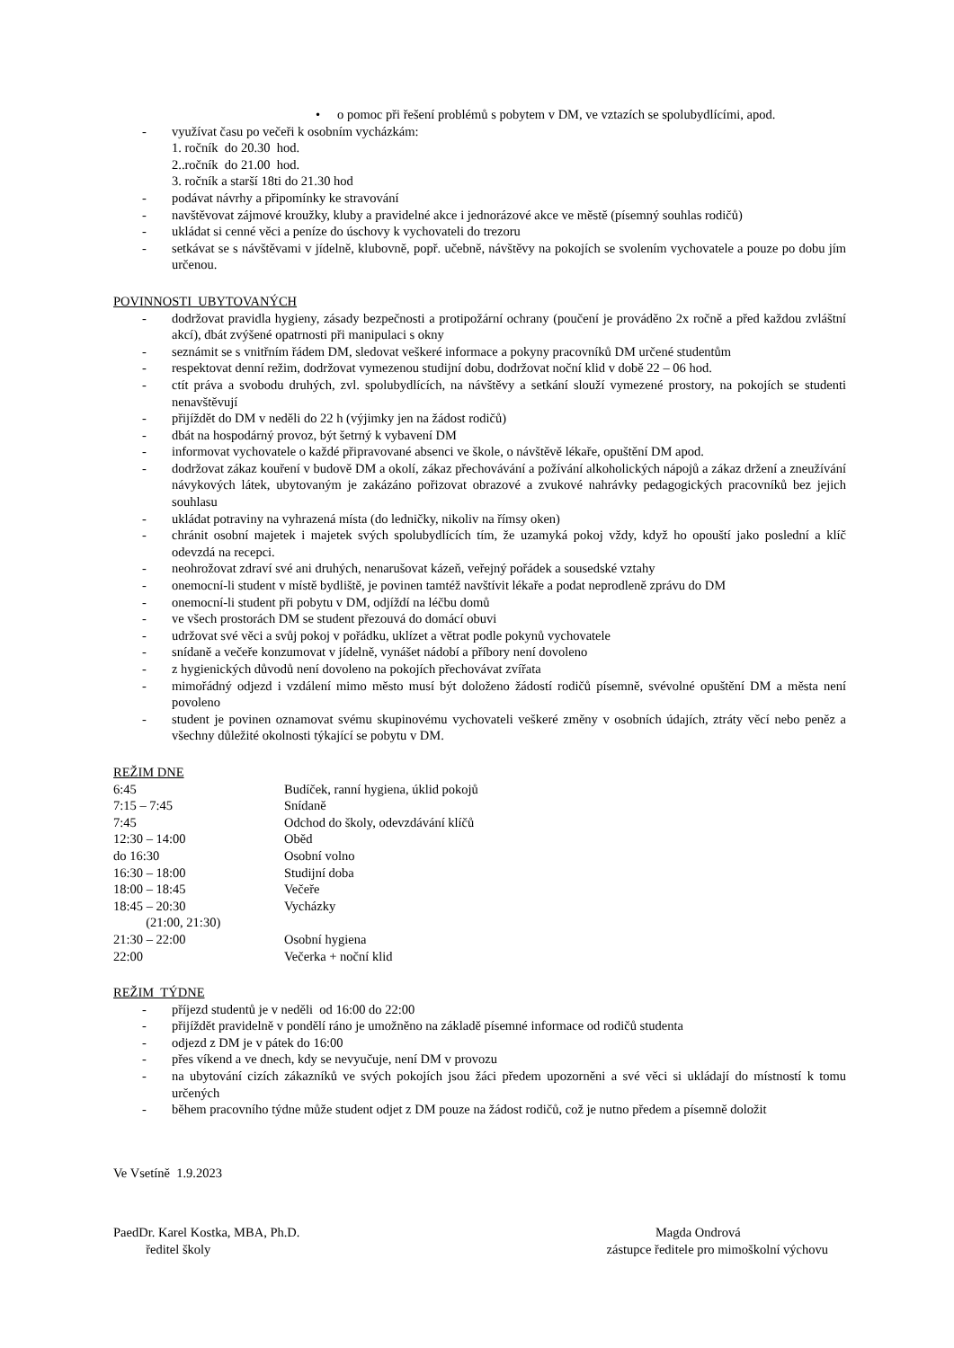• o pomoc při řešení problémů s pobytem v DM, ve vztazích se spolubydlícími, apod.
- využívat času po večeři k osobním vycházkám:
1. ročník do 20.30 hod.
2..ročník do 21.00 hod.
3. ročník a starší 18ti do 21.30 hod
- podávat návrhy a připomínky ke stravování
- navštěvovat zájmové kroužky, kluby a pravidelné akce i jednorázové akce ve městě (písemný souhlas rodičů)
- ukládat si cenné věci a peníze do úschovy k vychovateli do trezoru
- setkávat se s návštěvami v jídelně, klubovně, popř. učebně, návštěvy na pokojích se svolením vychovatele a pouze po dobu jím určenou.
POVINNOSTI UBYTOVANÝCH
- dodržovat pravidla hygieny, zásady bezpečnosti a protipožární ochrany (poučení je prováděno 2x ročně a před každou zvláštní akcí), dbát zvýšené opatrnosti při manipulaci s okny
- seznámit se s vnitřním řádem DM, sledovat veškeré informace a pokyny pracovníků DM určené studentům
- respektovat denní režim, dodržovat vymezenou studijní dobu, dodržovat noční klid v době 22 – 06 hod.
- ctít práva a svobodu druhých, zvl. spolubydlících, na návštěvy a setkání slouží vymezené prostory, na pokojích se studenti nenavštěvují
- přijíždět do DM v neděli do 22 h (výjimky jen na žádost rodičů)
- dbát na hospodárný provoz, být šetrný k vybavení DM
- informovat vychovatele o každé připravované absenci ve škole, o návštěvě lékaře, opuštění DM apod.
- dodržovat zákaz kouření v budově DM a okolí, zákaz přechovávání a požívání alkoholických nápojů a zákaz držení a zneužívání návykových látek, ubytovaným je zakázáno pořizovat obrazové a zvukové nahrávky pedagogických pracovníků bez jejich souhlasu
- ukládat potraviny na vyhrazená místa (do ledničky, nikoliv na římsy oken)
- chránit osobní majetek i majetek svých spolubydlících tím, že uzamyká pokoj vždy, když ho opouští jako poslední a klíč odevzdá na recepci.
- neohrožovat zdraví své ani druhých, nenarušovat kázeň, veřejný pořádek a sousedské vztahy
- onemocní-li student v místě bydliště, je povinen tamtéž navštívit lékaře a podat neprodleně zprávu do DM
- onemocní-li student při pobytu v DM, odjíždí na léčbu domů
- ve všech prostorách DM se student přezouvá do domácí obuvi
- udržovat své věci a svůj pokoj v pořádku, uklízet a větrat podle pokynů vychovatele
- snídaně a večeře konzumovat v jídelně, vynášet nádobí a příbory není dovoleno
- z hygienických důvodů není dovoleno na pokojích přechovávat zvířata
- mimořádný odjezd i vzdálení mimo město musí být doloženo žádostí rodičů písemně, svévolné opuštění DM a města není povoleno
- student je povinen oznamovat svému skupinovému vychovateli veškeré změny v osobních údajích, ztráty věcí nebo peněz a všechny důležité okolnosti týkající se pobytu v DM.
REŽIM DNE
| 6:45 | Budíček, ranní hygiena, úklid pokojů |
| 7:15 – 7:45 | Snídaně |
| 7:45 | Odchod do školy, odevzdávání klíčů |
| 12:30 – 14:00 | Oběd |
| do 16:30 | Osobní volno |
| 16:30 – 18:00 | Studijní doba |
| 18:00 – 18:45 | Večeře |
| 18:45 – 20:30 (21:00, 21:30) | Vycházky |
| 21:30 – 22:00 | Osobní hygiena |
| 22:00 | Večerka + noční klid |
REŽIM TÝDNE
- příjezd studentů je v neděli od 16:00 do 22:00
- přijíždět pravidelně v pondělí ráno je umožněno na základě písemné informace od rodičů studenta
- odjezd z DM je v pátek do 16:00
- přes víkend a ve dnech, kdy se nevyučuje, není DM v provozu
- na ubytování cizích zákazníků ve svých pokojích jsou žáci předem upozorněni a své věci si ukládají do místností k tomu určených
- během pracovního týdne může student odjet z DM pouze na žádost rodičů, což je nutno předem a písemně doložit
Ve Vsetíně 1.9.2023
PaedDr. Karel Kostka, MBA, Ph.D.
ředitel školy
Magda Ondrová
zástupce ředitele pro mimoškolní výchovu